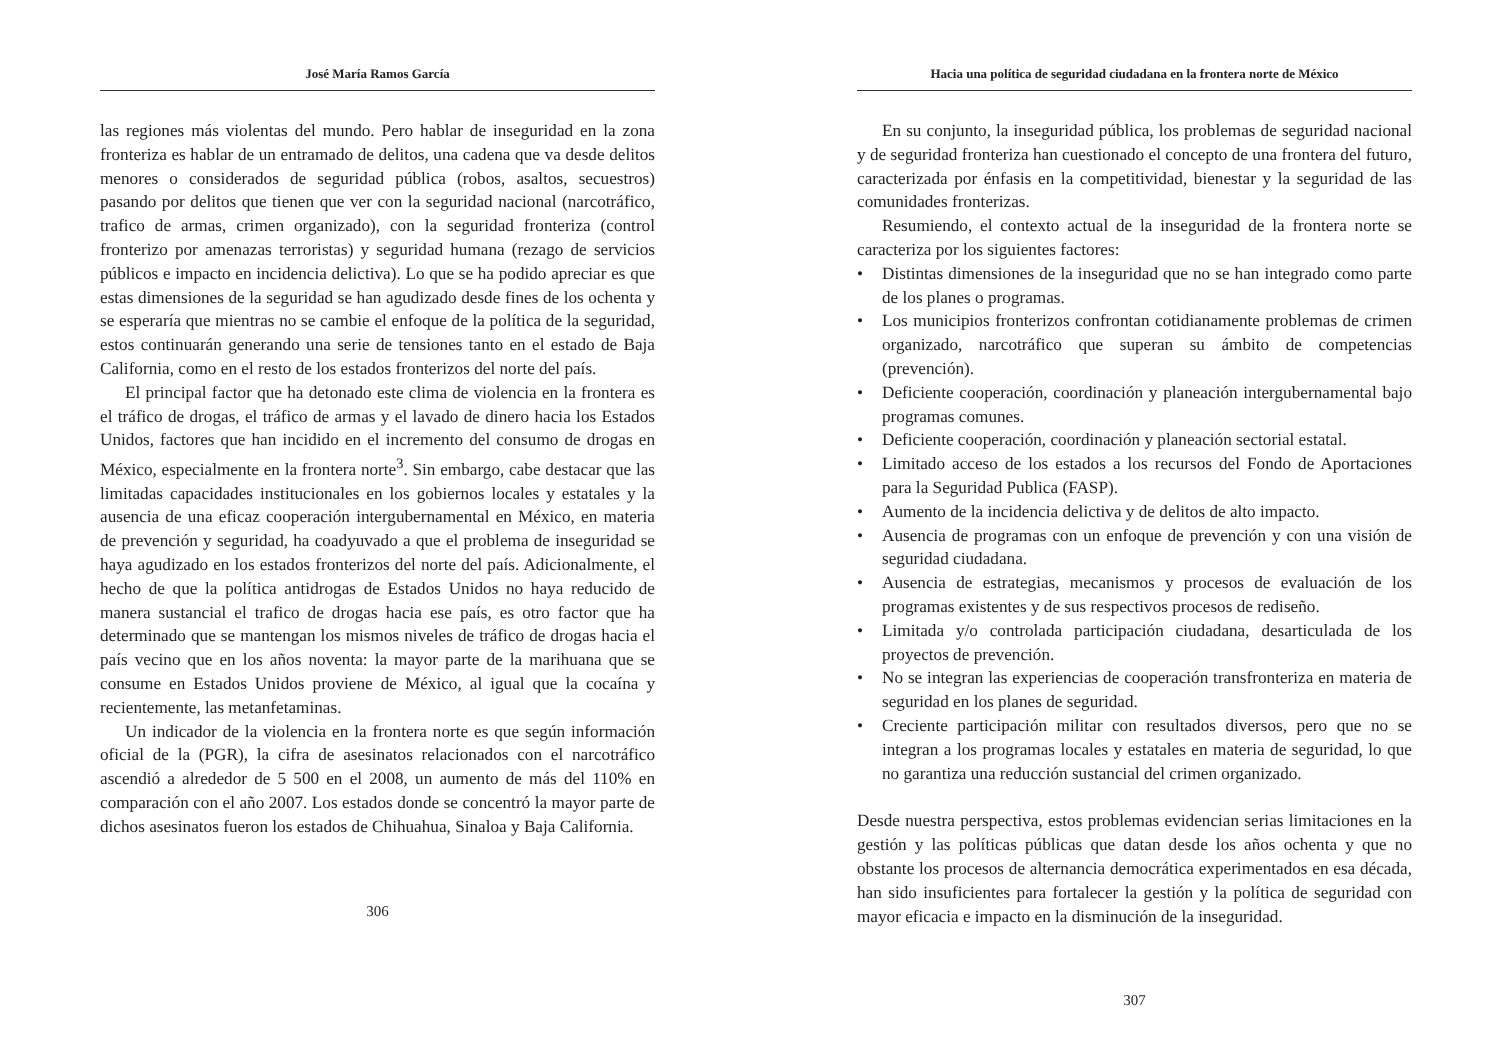José María Ramos García
las regiones más violentas del mundo. Pero hablar de inseguridad en la zona fronteriza es hablar de un entramado de delitos, una cadena que va desde delitos menores o considerados de seguridad pública (robos, asaltos, secuestros) pasando por delitos que tienen que ver con la seguridad nacional (narcotráfico, trafico de armas, crimen organizado), con la seguridad fronteriza (control fronterizo por amenazas terroristas) y seguridad humana (rezago de servicios públicos e impacto en incidencia delictiva). Lo que se ha podido apreciar es que estas dimensiones de la seguridad se han agudizado desde fines de los ochenta y se esperaría que mientras no se cambie el enfoque de la política de la seguridad, estos continuarán generando una serie de tensiones tanto en el estado de Baja California, como en el resto de los estados fronterizos del norte del país.
El principal factor que ha detonado este clima de violencia en la frontera es el tráfico de drogas, el tráfico de armas y el lavado de dinero hacia los Estados Unidos, factores que han incidido en el incremento del consumo de drogas en México, especialmente en la frontera norte<sup>3</sup>. Sin embargo, cabe destacar que las limitadas capacidades institucionales en los gobiernos locales y estatales y la ausencia de una eficaz cooperación intergubernamental en México, en materia de prevención y seguridad, ha coadyuvado a que el problema de inseguridad se haya agudizado en los estados fronterizos del norte del país. Adicionalmente, el hecho de que la política antidrogas de Estados Unidos no haya reducido de manera sustancial el trafico de drogas hacia ese país, es otro factor que ha determinado que se mantengan los mismos niveles de tráfico de drogas hacia el país vecino que en los años noventa: la mayor parte de la marihuana que se consume en Estados Unidos proviene de México, al igual que la cocaína y recientemente, las metanfetaminas.
Un indicador de la violencia en la frontera norte es que según información oficial de la (PGR), la cifra de asesinatos relacionados con el narcotráfico ascendió a alrededor de 5 500 en el 2008, un aumento de más del 110% en comparación con el año 2007. Los estados donde se concentró la mayor parte de dichos asesinatos fueron los estados de Chihuahua, Sinaloa y Baja California.
306
Hacia una política de seguridad ciudadana en la frontera norte de México
En su conjunto, la inseguridad pública, los problemas de seguridad nacional y de seguridad fronteriza han cuestionado el concepto de una frontera del futuro, caracterizada por énfasis en la competitividad, bienestar y la seguridad de las comunidades fronterizas.
Resumiendo, el contexto actual de la inseguridad de la frontera norte se caracteriza por los siguientes factores:
• Distintas dimensiones de la inseguridad que no se han integrado como parte de los planes o programas.
• Los municipios fronterizos confrontan cotidianamente problemas de crimen organizado, narcotráfico que superan su ámbito de competencias (prevención).
• Deficiente cooperación, coordinación y planeación intergubernamental bajo programas comunes.
• Deficiente cooperación, coordinación y planeación sectorial estatal.
• Limitado acceso de los estados a los recursos del Fondo de Aportaciones para la Seguridad Publica (FASP).
• Aumento de la incidencia delictiva y de delitos de alto impacto.
• Ausencia de programas con un enfoque de prevención y con una visión de seguridad ciudadana.
• Ausencia de estrategias, mecanismos y procesos de evaluación de los programas existentes y de sus respectivos procesos de rediseño.
• Limitada y/o controlada participación ciudadana, desarticulada de los proyectos de prevención.
• No se integran las experiencias de cooperación transfronteriza en materia de seguridad en los planes de seguridad.
• Creciente participación militar con resultados diversos, pero que no se integran a los programas locales y estatales en materia de seguridad, lo que no garantiza una reducción sustancial del crimen organizado.
Desde nuestra perspectiva, estos problemas evidencian serias limitaciones en la gestión y las políticas públicas que datan desde los años ochenta y que no obstante los procesos de alternancia democrática experimentados en esa década, han sido insuficientes para fortalecer la gestión y la política de seguridad con mayor eficacia e impacto en la disminución de la inseguridad.
307